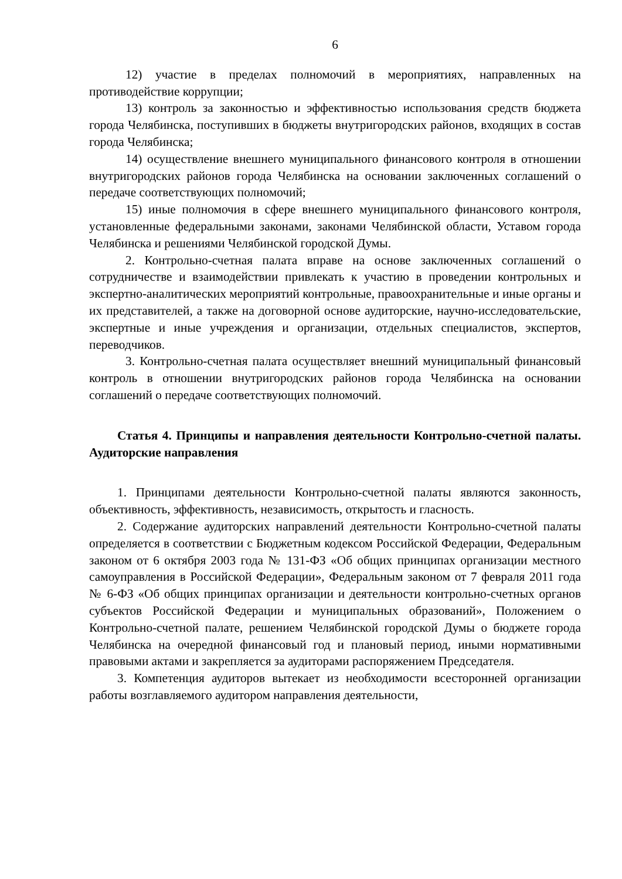6
12) участие в пределах полномочий в мероприятиях, направленных на противодействие коррупции;
13) контроль за законностью и эффективностью использования средств бюджета города Челябинска, поступивших в бюджеты внутригородских районов, входящих в состав города Челябинска;
14) осуществление внешнего муниципального финансового контроля в отношении внутригородских районов города Челябинска на основании заключенных соглашений о передаче соответствующих полномочий;
15) иные полномочия в сфере внешнего муниципального финансового контроля, установленные федеральными законами, законами Челябинской области, Уставом города Челябинска и решениями Челябинской городской Думы.
2. Контрольно-счетная палата вправе на основе заключенных соглашений о сотрудничестве и взаимодействии привлекать к участию в проведении контрольных и экспертно-аналитических мероприятий контрольные, правоохранительные и иные органы и их представителей, а также на договорной основе аудиторские, научно-исследовательские, экспертные и иные учреждения и организации, отдельных специалистов, экспертов, переводчиков.
3. Контрольно-счетная палата осуществляет внешний муниципальный финансовый контроль в отношении внутригородских районов города Челябинска на основании соглашений о передаче соответствующих полномочий.
Статья 4. Принципы и направления деятельности Контрольно-счетной палаты. Аудиторские направления
1. Принципами деятельности Контрольно-счетной палаты являются законность, объективность, эффективность, независимость, открытость и гласность.
2. Содержание аудиторских направлений деятельности Контрольно-счетной палаты определяется в соответствии с Бюджетным кодексом Российской Федерации, Федеральным законом от 6 октября 2003 года № 131-ФЗ «Об общих принципах организации местного самоуправления в Российской Федерации», Федеральным законом от 7 февраля 2011 года № 6-ФЗ «Об общих принципах организации и деятельности контрольно-счетных органов субъектов Российской Федерации и муниципальных образований», Положением о Контрольно-счетной палате, решением Челябинской городской Думы о бюджете города Челябинска на очередной финансовый год и плановый период, иными нормативными правовыми актами и закрепляется за аудиторами распоряжением Председателя.
3. Компетенция аудиторов вытекает из необходимости всесторонней организации работы возглавляемого аудитором направления деятельности,